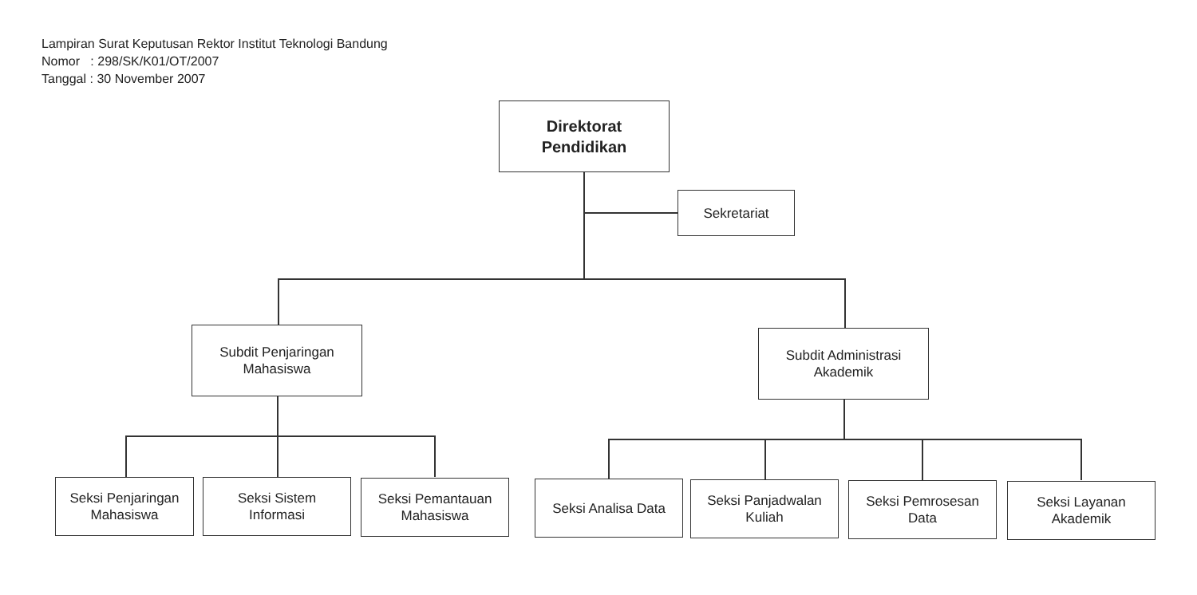Lampiran Surat Keputusan Rektor Institut Teknologi Bandung
Nomor : 298/SK/K01/OT/2007
Tanggal : 30 November 2007
Direktorat
Pendidikan
Sekretariat
Subdit Penjaringan
Mahasiswa
Subdit Administrasi
Akademik
Seksi Penjaringan
Mahasiswa
Seksi Sistem
Informasi
Seksi Pemantauan
Mahasiswa
Seksi Analisa Data
Seksi Panjadwalan
Kuliah
Seksi Pemrosesan
Data
Seksi Layanan
Akademik